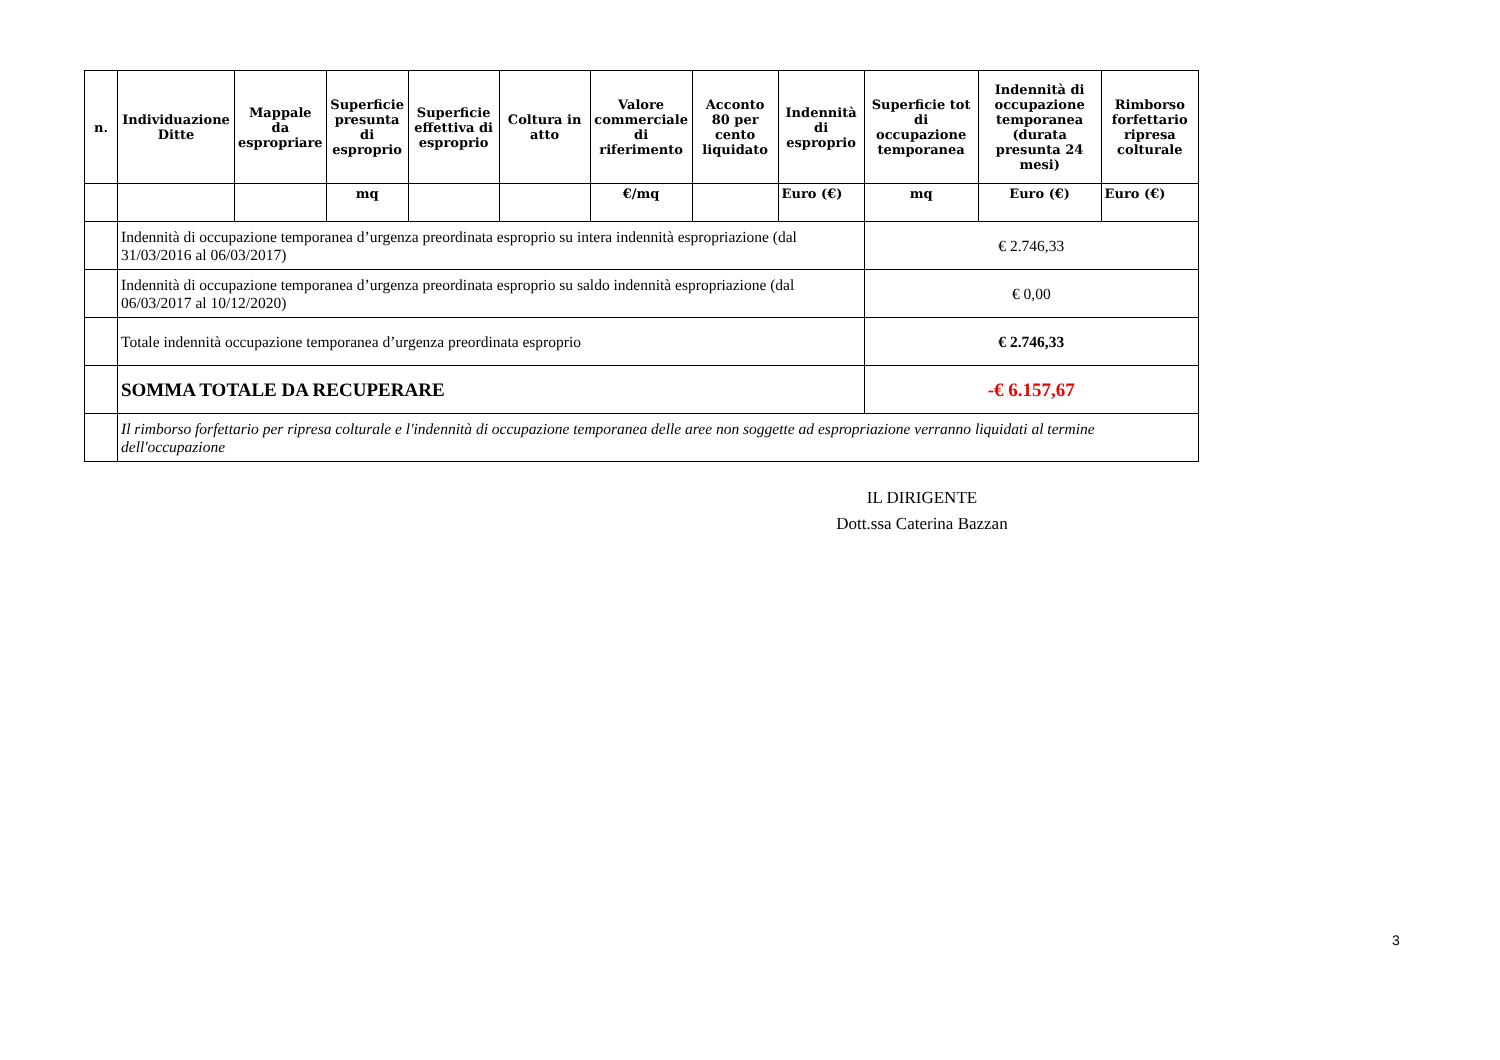| n. | Individuazione Ditte | Mappale da espropriare | Superficie presunta di esproprio | Superficie effettiva di esproprio | Coltura in atto | Valore commerciale di riferimento | Acconto 80 per cento liquidato | Indennità di esproprio | Superficie tot di occupazione temporanea | Indennità di occupazione temporanea (durata presunta 24 mesi) | Rimborso forfettario ripresa colturale |
| --- | --- | --- | --- | --- | --- | --- | --- | --- | --- | --- | --- |
| | | | mq | | | €/mq | | Euro (€) | mq | Euro (€) | Euro (€) |
| | Indennità di occupazione temporanea d’urgenza preordinata esproprio su intera indennità espropriazione (dal 31/03/2016 al 06/03/2017) | | | | | | | | € 2.746,33 | | |
| | Indennità di occupazione temporanea d’urgenza preordinata esproprio su saldo indennità espropriazione (dal 06/03/2017 al 10/12/2020) | | | | | | | | € 0,00 | | |
| | Totale indennità occupazione temporanea d’urgenza preordinata esproprio | | | | | | | | € 2.746,33 | | |
| | SOMMA TOTALE DA RECUPERARE | | | | | | | | -€ 6.157,67 | | |
| | Il rimborso forfettario per ripresa colturale e l'indennità di occupazione temporanea delle aree non soggette ad espropriazione verranno liquidati al termine dell'occupazione | | | | | | | | | | |
IL DIRIGENTE
Dott.ssa Caterina Bazzan
3